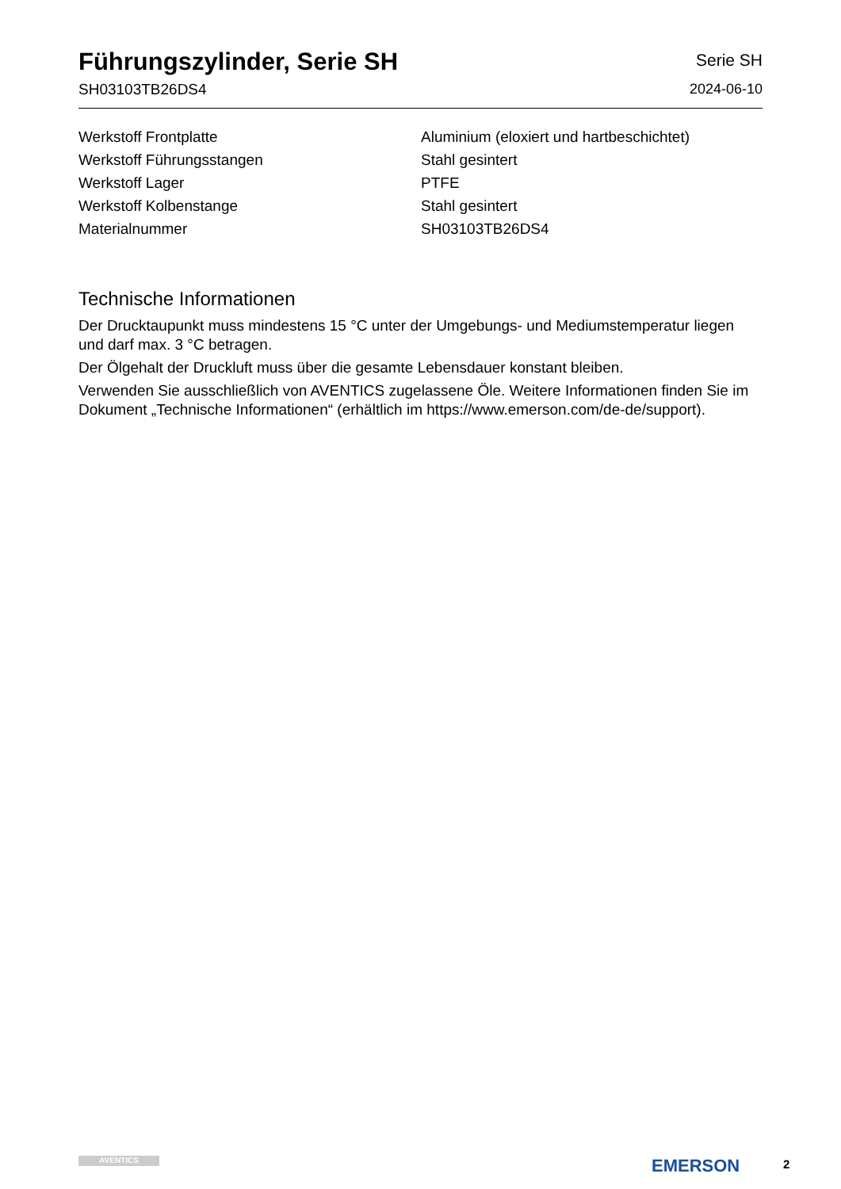Führungszylinder, Serie SH
SH03103TB26DS4
Serie SH
2024-06-10
| Werkstoff Frontplatte | Aluminium (eloxiert und hartbeschichtet) |
| Werkstoff Führungsstangen | Stahl gesintert |
| Werkstoff Lager | PTFE |
| Werkstoff Kolbenstange | Stahl gesintert |
| Materialnummer | SH03103TB26DS4 |
Technische Informationen
Der Drucktaupunkt muss mindestens 15 °C unter der Umgebungs- und Mediumstemperatur liegen und darf max. 3 °C betragen.
Der Ölgehalt der Druckluft muss über die gesamte Lebensdauer konstant bleiben.
Verwenden Sie ausschließlich von AVENTICS zugelassene Öle. Weitere Informationen finden Sie im Dokument „Technische Informationen“ (erhältlich im https://www.emerson.com/de-de/support).
AVENTICS EMERSON 2